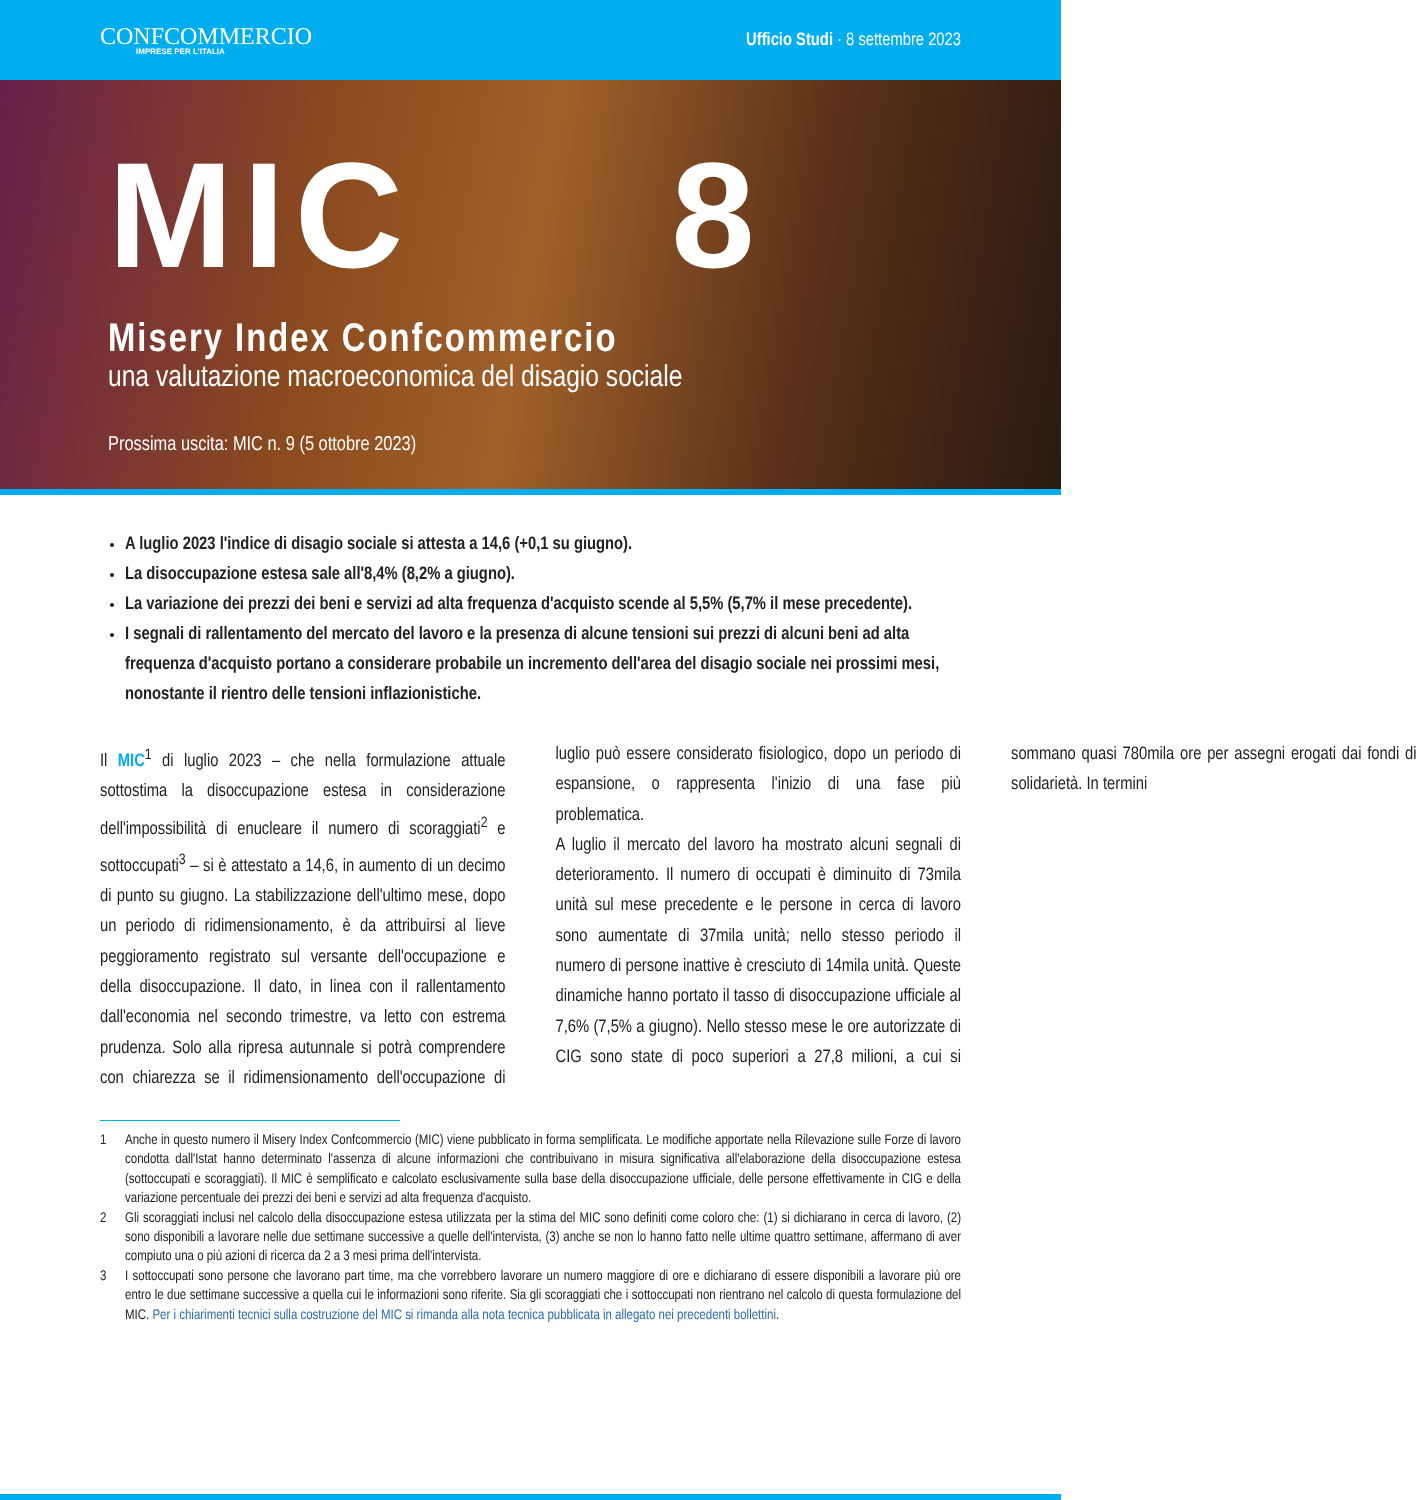CONFCOMMERCIO
IMPRESE PER L'ITALIA
Ufficio Studi · 8 settembre 2023
MIC 8
Misery Index Confcommercio
una valutazione macroeconomica del disagio sociale
Prossima uscita: MIC n. 9 (5 ottobre 2023)
A luglio 2023 l'indice di disagio sociale si attesta a 14,6 (+0,1 su giugno).
La disoccupazione estesa sale all'8,4% (8,2% a giugno).
La variazione dei prezzi dei beni e servizi ad alta frequenza d'acquisto scende al 5,5% (5,7% il mese precedente).
I segnali di rallentamento del mercato del lavoro e la presenza di alcune tensioni sui prezzi di alcuni beni ad alta frequenza d'acquisto portano a considerare probabile un incremento dell'area del disagio sociale nei prossimi mesi, nonostante il rientro delle tensioni inflazionistiche.
Il MIC<sup>1</sup> di luglio 2023 – che nella formulazione attuale sottostima la disoccupazione estesa in considerazione dell'impossibilità di enucleare il numero di scoraggiati<sup>2</sup> e sottoccupati<sup>3</sup> – si è attestato a 14,6, in aumento di un decimo di punto su giugno. La stabilizzazione dell'ultimo mese, dopo un periodo di ridimensionamento, è da attribuirsi al lieve peggioramento registrato sul versante dell'occupazione e della disoccupazione. Il dato, in linea con il rallentamento dall'economia nel secondo trimestre, va letto con estrema prudenza. Solo alla ripresa autunnale si potrà comprendere con chiarezza se il ridimensionamento dell'occupazione di luglio può essere considerato fisiologico, dopo un periodo di espansione, o rappresenta l'inizio di una fase più problematica.
A luglio il mercato del lavoro ha mostrato alcuni segnali di deterioramento. Il numero di occupati è diminuito di 73mila unità sul mese precedente e le persone in cerca di lavoro sono aumentate di 37mila unità; nello stesso periodo il numero di persone inattive è cresciuto di 14mila unità. Queste dinamiche hanno portato il tasso di disoccupazione ufficiale al 7,6% (7,5% a giugno). Nello stesso mese le ore autorizzate di CIG sono state di poco superiori a 27,8 milioni, a cui si sommano quasi 780mila ore per assegni erogati dai fondi di solidarietà. In termini
1 Anche in questo numero il Misery Index Confcommercio (MIC) viene pubblicato in forma semplificata. Le modifiche apportate nella Rilevazione sulle Forze di lavoro condotta dall'Istat hanno determinato l'assenza di alcune informazioni che contribuivano in misura significativa all'elaborazione della disoccupazione estesa (sottoccupati e scoraggiati). Il MIC è semplificato e calcolato esclusivamente sulla base della disoccupazione ufficiale, delle persone effettivamente in CIG e della variazione percentuale dei prezzi dei beni e servizi ad alta frequenza d'acquisto.
2 Gli scoraggiati inclusi nel calcolo della disoccupazione estesa utilizzata per la stima del MIC sono definiti come coloro che: (1) si dichiarano in cerca di lavoro, (2) sono disponibili a lavorare nelle due settimane successive a quelle dell'intervista, (3) anche se non lo hanno fatto nelle ultime quattro settimane, affermano di aver compiuto una o più azioni di ricerca da 2 a 3 mesi prima dell'intervista.
3 I sottoccupati sono persone che lavorano part time, ma che vorrebbero lavorare un numero maggiore di ore e dichiarano di essere disponibili a lavorare più ore entro le due settimane successive a quella cui le informazioni sono riferite. Sia gli scoraggiati che i sottoccupati non rientrano nel calcolo di questa formulazione del MIC. Per i chiarimenti tecnici sulla costruzione del MIC si rimanda alla nota tecnica pubblicata in allegato nei precedenti bollettini.